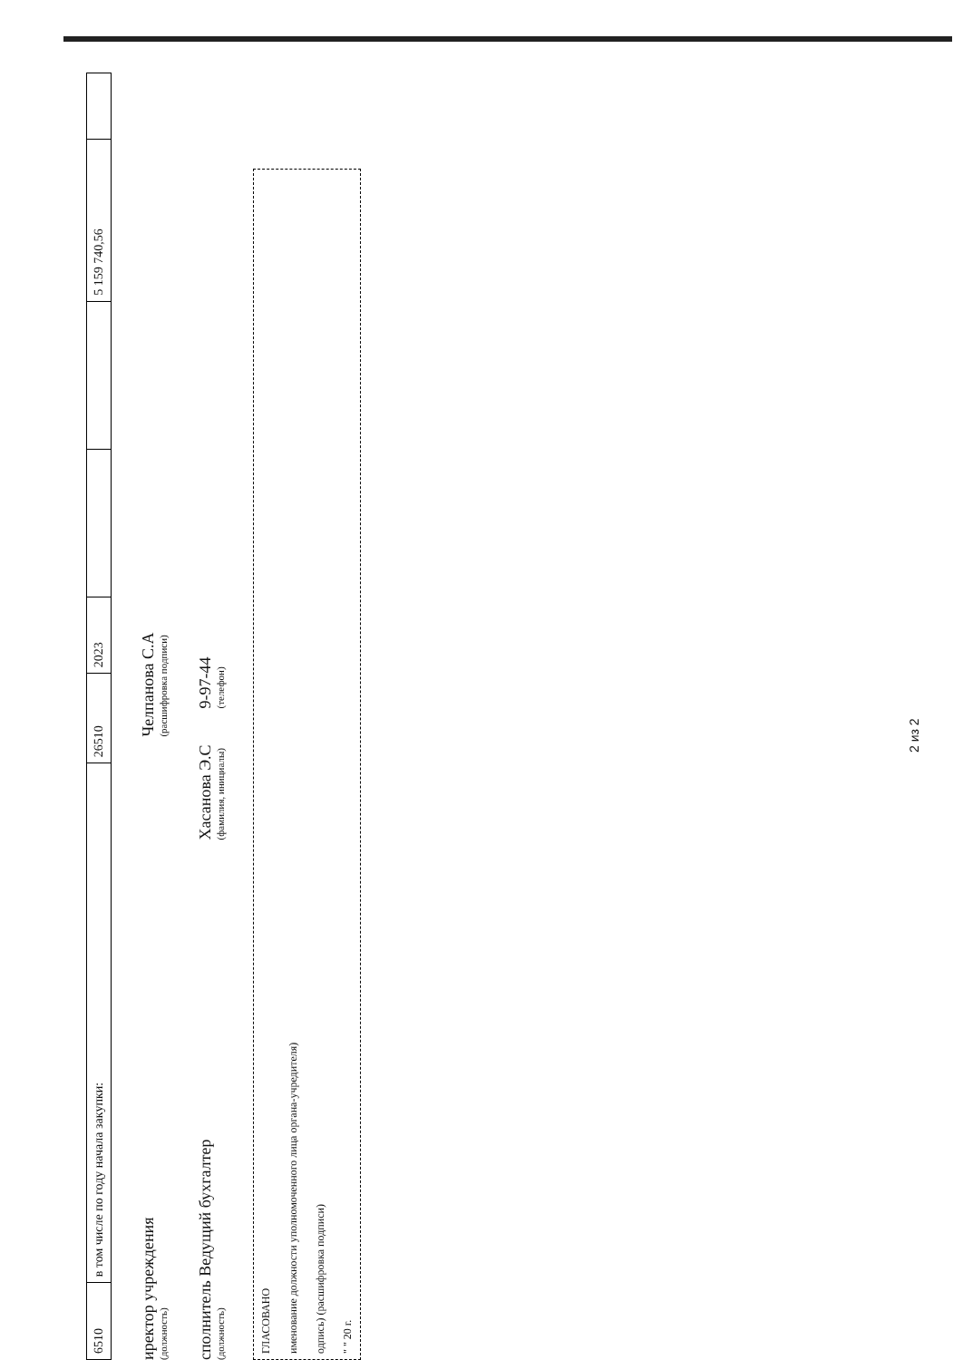| 6510 | в том числе по году начала закупки: | 26510 | 2023 | | | 5 159 740,56 | |
иректор учреждения
(должность)
Челпанова С.А
(расшифровка подписи)
сполнитель Ведущий бухгалтер
(должность)
Хасанова Э.С
(фамилия, инициалы)
9-97-44
(телефон)
ГЛАСОВАНО
именование должности уполномоченного лица органа-учредителя)
одпись) (расшифровка подписи)
" " 20 г.
2 из 2